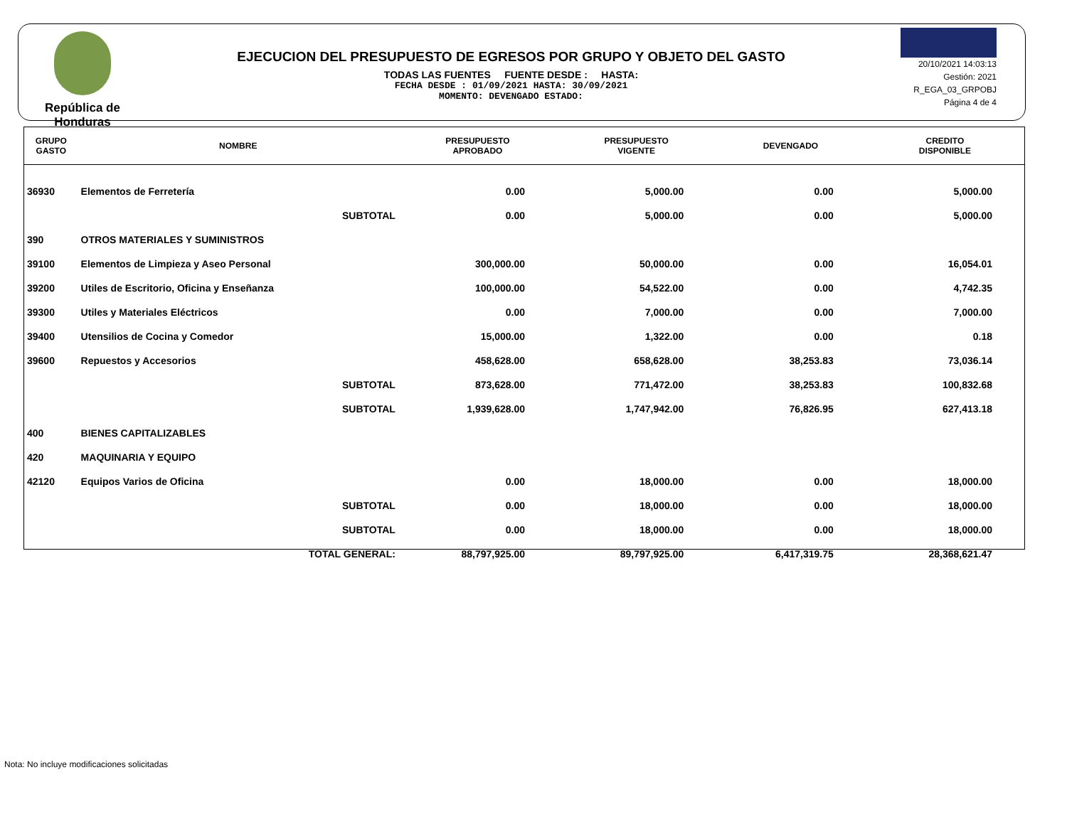República de Honduras
EJECUCION DEL PRESUPUESTO DE EGRESOS POR GRUPO Y OBJETO DEL GASTO
TODAS LAS FUENTES FUENTE DESDE : HASTA:
FECHA DESDE : 01/09/2021 HASTA: 30/09/2021
MOMENTO: DEVENGADO ESTADO:
20/10/2021 14:03:13
Gestión: 2021
R_EGA_03_GRPOBJ
Página 4 de 4
| GRUPO GASTO | NOMBRE | PRESUPUESTO APROBADO | PRESUPUESTO VIGENTE | DEVENGADO | CREDITO DISPONIBLE |
| --- | --- | --- | --- | --- | --- |
| 36930 | Elementos de Ferretería | 0.00 | 5,000.00 | 0.00 | 5,000.00 |
| | SUBTOTAL | 0.00 | 5,000.00 | 0.00 | 5,000.00 |
| 390 | OTROS MATERIALES Y SUMINISTROS | | | | |
| 39100 | Elementos de Limpieza y Aseo Personal | 300,000.00 | 50,000.00 | 0.00 | 16,054.01 |
| 39200 | Utiles de Escritorio, Oficina y Enseñanza | 100,000.00 | 54,522.00 | 0.00 | 4,742.35 |
| 39300 | Utiles y Materiales Eléctricos | 0.00 | 7,000.00 | 0.00 | 7,000.00 |
| 39400 | Utensilios de Cocina y Comedor | 15,000.00 | 1,322.00 | 0.00 | 0.18 |
| 39600 | Repuestos y Accesorios | 458,628.00 | 658,628.00 | 38,253.83 | 73,036.14 |
| | SUBTOTAL | 873,628.00 | 771,472.00 | 38,253.83 | 100,832.68 |
| | SUBTOTAL | 1,939,628.00 | 1,747,942.00 | 76,826.95 | 627,413.18 |
| 400 | BIENES CAPITALIZABLES | | | | |
| 420 | MAQUINARIA Y EQUIPO | | | | |
| 42120 | Equipos Varios de Oficina | 0.00 | 18,000.00 | 0.00 | 18,000.00 |
| | SUBTOTAL | 0.00 | 18,000.00 | 0.00 | 18,000.00 |
| | SUBTOTAL | 0.00 | 18,000.00 | 0.00 | 18,000.00 |
| | TOTAL GENERAL: | 88,797,925.00 | 89,797,925.00 | 6,417,319.75 | 28,368,621.47 |
Nota: No incluye modificaciones solicitadas